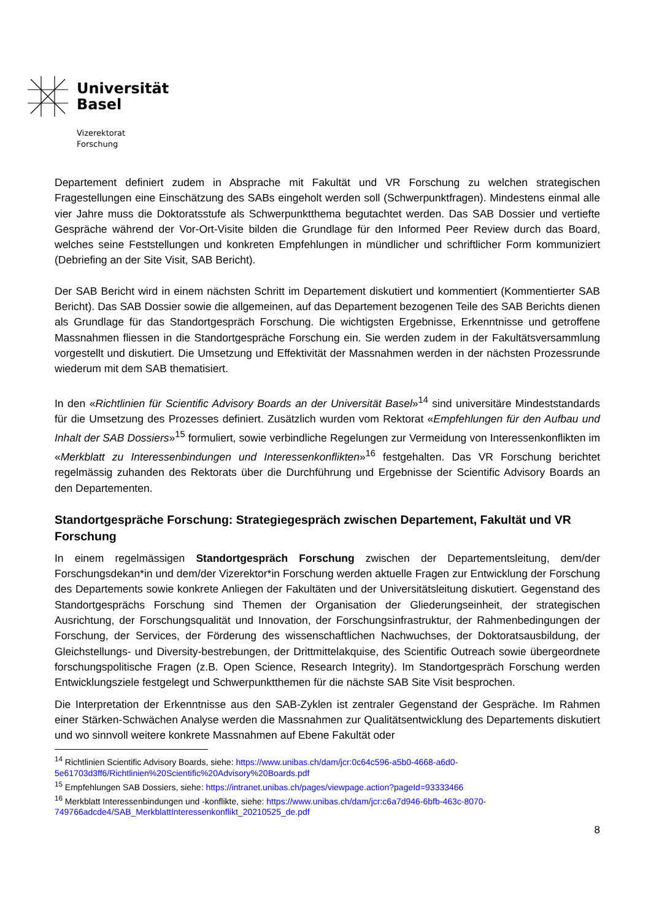Universität
Basel
Vizerektorat
Forschung
Departement definiert zudem in Absprache mit Fakultät und VR Forschung zu welchen strategischen Fragestellungen eine Einschätzung des SABs eingeholt werden soll (Schwerpunktfragen). Mindestens einmal alle vier Jahre muss die Doktoratsstufe als Schwerpunktthema begutachtet werden. Das SAB Dossier und vertiefte Gespräche während der Vor-Ort-Visite bilden die Grundlage für den Informed Peer Review durch das Board, welches seine Feststellungen und konkreten Empfehlungen in mündlicher und schriftlicher Form kommuniziert (Debriefing an der Site Visit, SAB Bericht).
Der SAB Bericht wird in einem nächsten Schritt im Departement diskutiert und kommentiert (Kommentierter SAB Bericht). Das SAB Dossier sowie die allgemeinen, auf das Departement bezogenen Teile des SAB Berichts dienen als Grundlage für das Standortgespräch Forschung. Die wichtigsten Ergebnisse, Erkenntnisse und getroffene Massnahmen fliessen in die Standortgespräche Forschung ein. Sie werden zudem in der Fakultätsversammlung vorgestellt und diskutiert. Die Umsetzung und Effektivität der Massnahmen werden in der nächsten Prozessrunde wiederum mit dem SAB thematisiert.
In den «Richtlinien für Scientific Advisory Boards an der Universität Basel»<sup>14</sup> sind universitäre Mindeststandards für die Umsetzung des Prozesses definiert. Zusätzlich wurden vom Rektorat «Empfehlungen für den Aufbau und Inhalt der SAB Dossiers»<sup>15</sup> formuliert, sowie verbindliche Regelungen zur Vermeidung von Interessenkonflikten im «Merkblatt zu Interessenbindungen und Interessenkonflikten»<sup>16</sup> festgehalten. Das VR Forschung berichtet regelmässig zuhanden des Rektorats über die Durchführung und Ergebnisse der Scientific Advisory Boards an den Departementen.
Standortgespräche Forschung: Strategiegespräch zwischen Departement, Fakultät und VR Forschung
In einem regelmässigen Standortgespräch Forschung zwischen der Departementsleitung, dem/der Forschungsdekan*in und dem/der Vizerektor*in Forschung werden aktuelle Fragen zur Entwicklung der Forschung des Departements sowie konkrete Anliegen der Fakultäten und der Universitätsleitung diskutiert. Gegenstand des Standortgesprächs Forschung sind Themen der Organisation der Gliederungseinheit, der strategischen Ausrichtung, der Forschungsqualität und Innovation, der Forschungsinfrastruktur, der Rahmenbedingungen der Forschung, der Services, der Förderung des wissenschaftlichen Nachwuchses, der Doktoratsausbildung, der Gleichstellungs- und Diversity-bestrebungen, der Drittmittelakquise, des Scientific Outreach sowie übergeordnete forschungspolitische Fragen (z.B. Open Science, Research Integrity). Im Standortgespräch Forschung werden Entwicklungsziele festgelegt und Schwerpunktthemen für die nächste SAB Site Visit besprochen.
Die Interpretation der Erkenntnisse aus den SAB-Zyklen ist zentraler Gegenstand der Gespräche. Im Rahmen einer Stärken-Schwächen Analyse werden die Massnahmen zur Qualitätsentwicklung des Departements diskutiert und wo sinnvoll weitere konkrete Massnahmen auf Ebene Fakultät oder
<sup>14</sup> Richtlinien Scientific Advisory Boards, siehe: https://www.unibas.ch/dam/jcr:0c64c596-a5b0-4668-a6d0-5e61703d3ff6/Richtlinien%20Scientific%20Advisory%20Boards.pdf
<sup>15</sup> Empfehlungen SAB Dossiers, siehe: https://intranet.unibas.ch/pages/viewpage.action?pageId=93333466
<sup>16</sup> Merkblatt Interessenbindungen und -konflikte, siehe: https://www.unibas.ch/dam/jcr:c6a7d946-6bfb-463c-8070-749766adcde4/SAB_MerkblattInteressenkonflikt_20210525_de.pdf
8